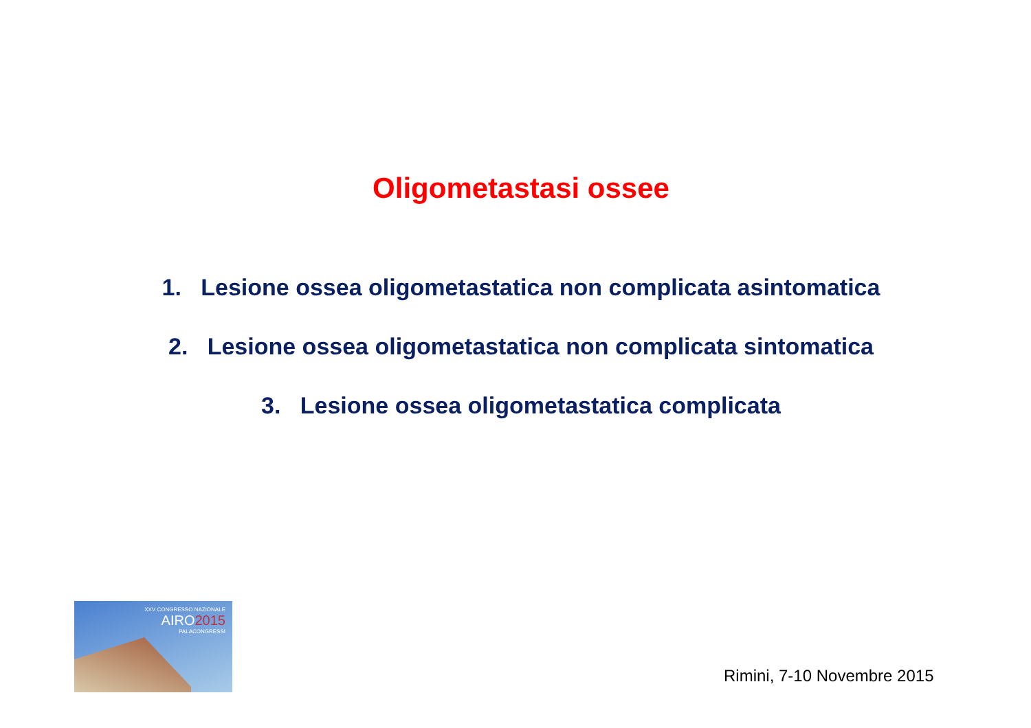Oligometastasi ossee
1. Lesione ossea oligometastatica non complicata asintomatica
2. Lesione ossea oligometastatica non complicata sintomatica
3. Lesione ossea oligometastatica complicata
XXV CONGRESSO NAZIONALE
AIRO2015
PALACONGRESSI
Rimini, 7-10 Novembre 2015